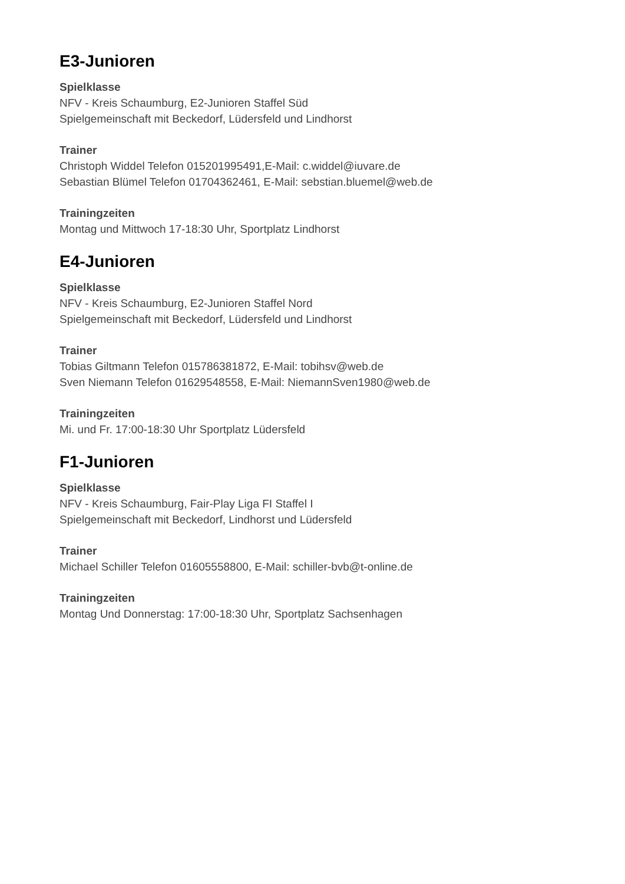E3-Junioren
Spielklasse
NFV - Kreis Schaumburg, E2-Junioren Staffel Süd
Spielgemeinschaft mit Beckedorf, Lüdersfeld und Lindhorst
Trainer
Christoph Widdel Telefon 015201995491,E-Mail: c.widdel@iuvare.de
Sebastian Blümel Telefon 01704362461, E-Mail: sebstian.bluemel@web.de
Trainingzeiten
Montag und Mittwoch 17-18:30 Uhr, Sportplatz Lindhorst
E4-Junioren
Spielklasse
NFV - Kreis Schaumburg, E2-Junioren Staffel Nord
Spielgemeinschaft mit Beckedorf, Lüdersfeld und Lindhorst
Trainer
Tobias Giltmann Telefon 015786381872, E-Mail: tobihsv@web.de
Sven Niemann Telefon 01629548558, E-Mail: NiemannSven1980@web.de
Trainingzeiten
Mi. und Fr. 17:00-18:30 Uhr Sportplatz Lüdersfeld
F1-Junioren
Spielklasse
NFV - Kreis Schaumburg, Fair-Play Liga FI Staffel I
Spielgemeinschaft mit Beckedorf, Lindhorst und Lüdersfeld
Trainer
Michael Schiller Telefon 01605558800, E-Mail: schiller-bvb@t-online.de
Trainingzeiten
Montag Und Donnerstag: 17:00-18:30 Uhr, Sportplatz Sachsenhagen